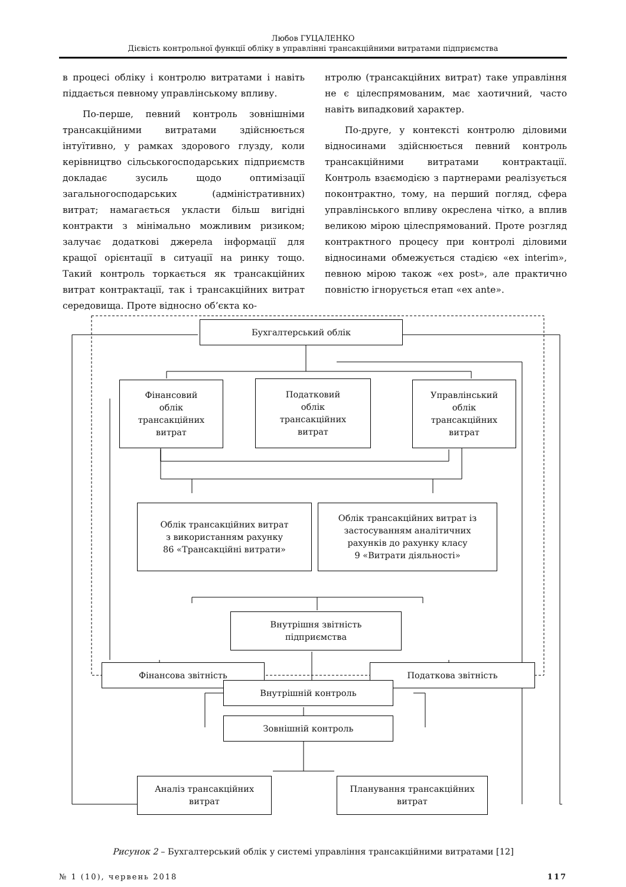Любов ГУЦАЛЕНКО
Дієвість контрольної функції обліку в управлінні трансакційними витратами підприємства
в процесі обліку і контролю витратами і навіть піддається певному управлінському впливу.
По-перше, певний контроль зовнішніми трансакційними витратами здійснюється інтуїтивно, у рамках здорового глузду, коли керівництво сільськогосподарських підприємств докладає зусиль щодо оптимізації загальногосподарських (адміністративних) витрат; намагається укласти більш вигідні контракти з мінімально можливим ризиком; залучає додаткові джерела інформації для кращої орієнтації в ситуації на ринку тощо. Такий контроль торкається як трансакційних витрат контрактації, так і трансакційних витрат середовища. Проте відносно об’єкта ко-
нтролю (трансакційних витрат) таке управління не є цілеспрямованим, має хаотичний, часто навіть випадковий характер.
По-друге, у контексті контролю діловими відносинами здійснюється певний контроль трансакційними витратами контрактації. Контроль взаємодією з партнерами реалізується поконтрактно, тому, на перший погляд, сфера управлінського впливу окреслена чітко, а вплив великою мірою цілеспрямований. Проте розгляд контрактного процесу при контролі діловими відносинами обмежується стадією «ex interim», певною мірою також «ex post», але практично повністю ігнорується етап «ex ante».
Бухгалтерський облік
Фінансовий
облік
трансакційних
витрат
Податковий
облік
трансакційних
витрат
Управлінський
облік
трансакційних
витрат
Облік трансакційних витрат
з використанням рахунку
86 «Трансакційні витрати»
Облік трансакційних витрат із
застосуванням аналітичних
рахунків до рахунку класу
9 «Витрати діяльності»
Внутрішня звітність
підприємства
Фінансова звітність Податкова звітність
Внутрішній контроль
Зовнішній контроль
Аналіз трансакційних
витрат
Планування трансакційних
витрат
Рисунок 2 – Бухгалтерський облік у системі управління трансакційними витратами [12]
№ 1 (10), червень 2018 117